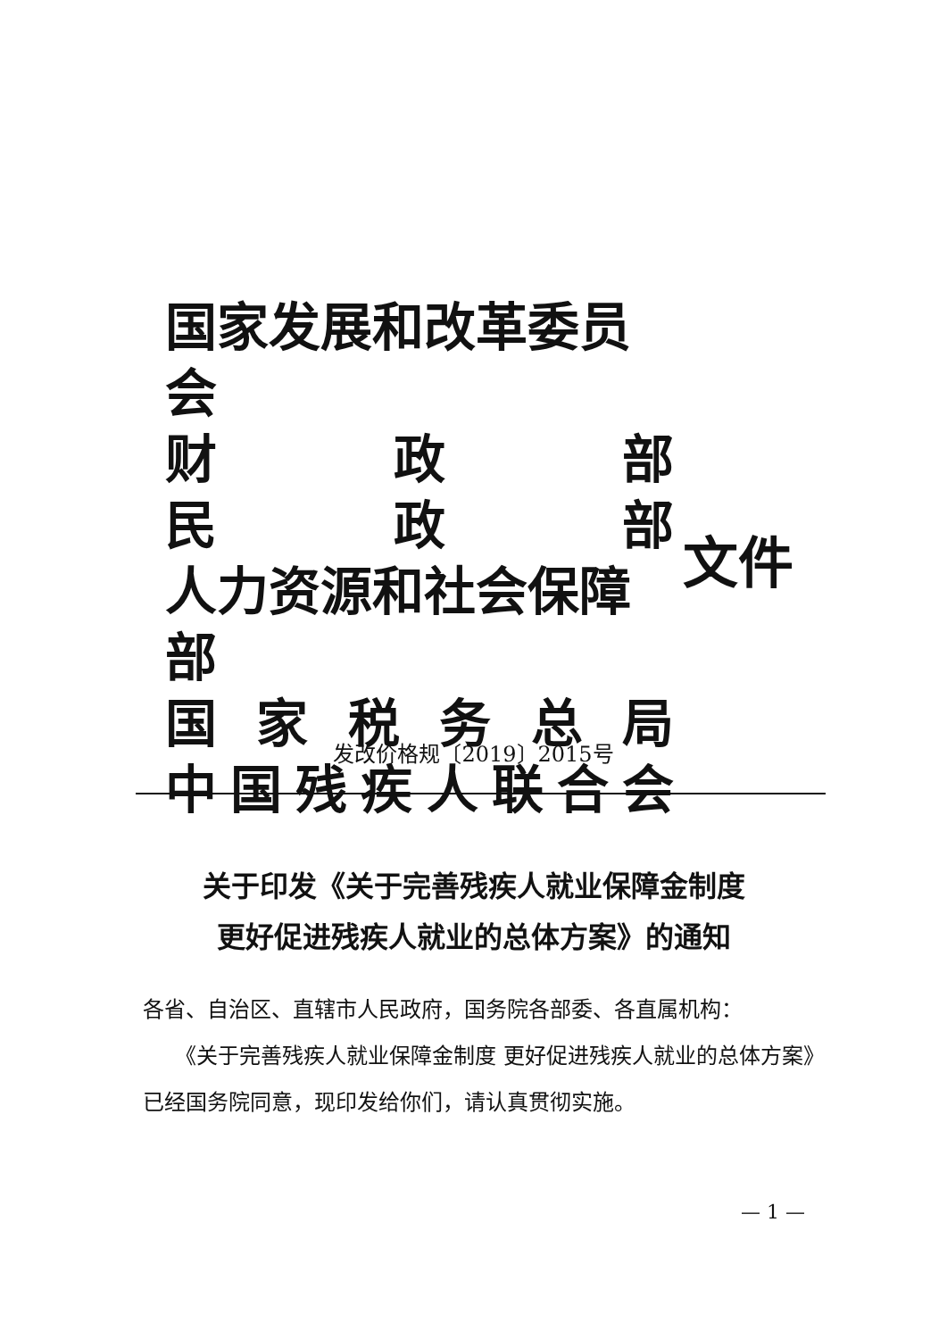国家发展和改革委员会
财政部
民政部
人力资源和社会保障部
国家税务总局
中国残疾人联合会
文件
发改价格规〔2019〕2015号
关于印发《关于完善残疾人就业保障金制度
更好促进残疾人就业的总体方案》的通知
各省、自治区、直辖市人民政府，国务院各部委、各直属机构：
　　《关于完善残疾人就业保障金制度 更好促进残疾人就业的总体方案》已经国务院同意，现印发给你们，请认真贯彻实施。
— 1 —